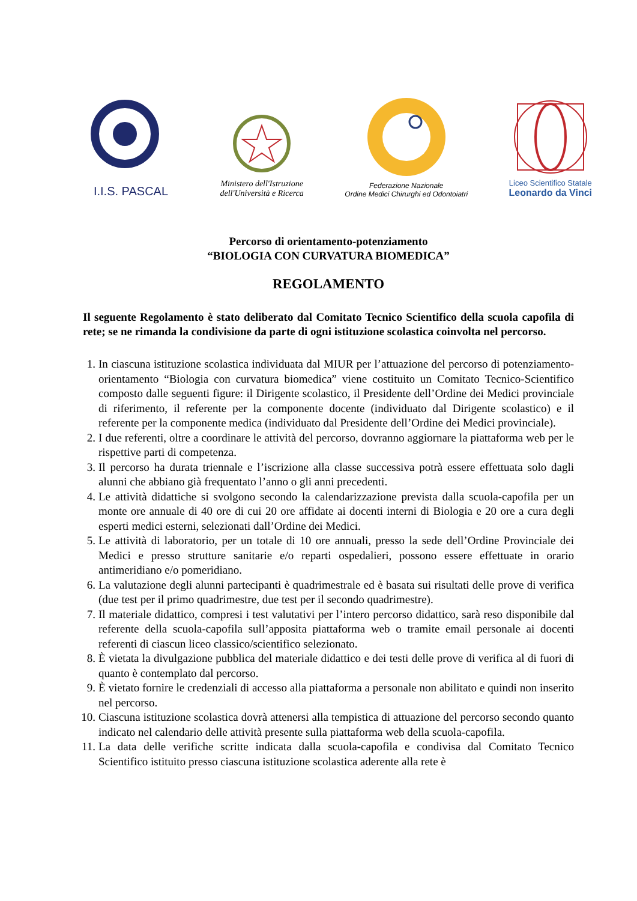I.I.S. PASCAL
Ministero dell'Istruzione
dell'Università e Ricerca
Federazione Nazionale
Ordine Medici Chirurghi ed Odontoiatri
Liceo Scientifico Statale
Leonardo da Vinci
Percorso di orientamento-potenziamento
“BIOLOGIA CON CURVATURA BIOMEDICA”
REGOLAMENTO
Il seguente Regolamento è stato deliberato dal Comitato Tecnico Scientifico della scuola capofila di rete; se ne rimanda la condivisione da parte di ogni istituzione scolastica coinvolta nel percorso.
1. In ciascuna istituzione scolastica individuata dal MIUR per l’attuazione del percorso di potenziamento-orientamento “Biologia con curvatura biomedica” viene costituito un Comitato Tecnico-Scientifico composto dalle seguenti figure: il Dirigente scolastico, il Presidente dell’Ordine dei Medici provinciale di riferimento, il referente per la componente docente (individuato dal Dirigente scolastico) e il referente per la componente medica (individuato dal Presidente dell’Ordine dei Medici provinciale).
2. I due referenti, oltre a coordinare le attività del percorso, dovranno aggiornare la piattaforma web per le rispettive parti di competenza.
3. Il percorso ha durata triennale e l’iscrizione alla classe successiva potrà essere effettuata solo dagli alunni che abbiano già frequentato l’anno o gli anni precedenti.
4. Le attività didattiche si svolgono secondo la calendarizzazione prevista dalla scuola-capofila per un monte ore annuale di 40 ore di cui 20 ore affidate ai docenti interni di Biologia e 20 ore a cura degli esperti medici esterni, selezionati dall’Ordine dei Medici.
5. Le attività di laboratorio, per un totale di 10 ore annuali, presso la sede dell’Ordine Provinciale dei Medici e presso strutture sanitarie e/o reparti ospedalieri, possono essere effettuate in orario antimeridiano e/o pomeridiano.
6. La valutazione degli alunni partecipanti è quadrimestrale ed è basata sui risultati delle prove di verifica (due test per il primo quadrimestre, due test per il secondo quadrimestre).
7. Il materiale didattico, compresi i test valutativi per l’intero percorso didattico, sarà reso disponibile dal referente della scuola-capofila sull’apposita piattaforma web o tramite email personale ai docenti referenti di ciascun liceo classico/scientifico selezionato.
8. È vietata la divulgazione pubblica del materiale didattico e dei testi delle prove di verifica al di fuori di quanto è contemplato dal percorso.
9. È vietato fornire le credenziali di accesso alla piattaforma a personale non abilitato e quindi non inserito nel percorso.
10. Ciascuna istituzione scolastica dovrà attenersi alla tempistica di attuazione del percorso secondo quanto indicato nel calendario delle attività presente sulla piattaforma web della scuola-capofila.
11. La data delle verifiche scritte indicata dalla scuola-capofila e condivisa dal Comitato Tecnico Scientifico istituito presso ciascuna istituzione scolastica aderente alla rete è